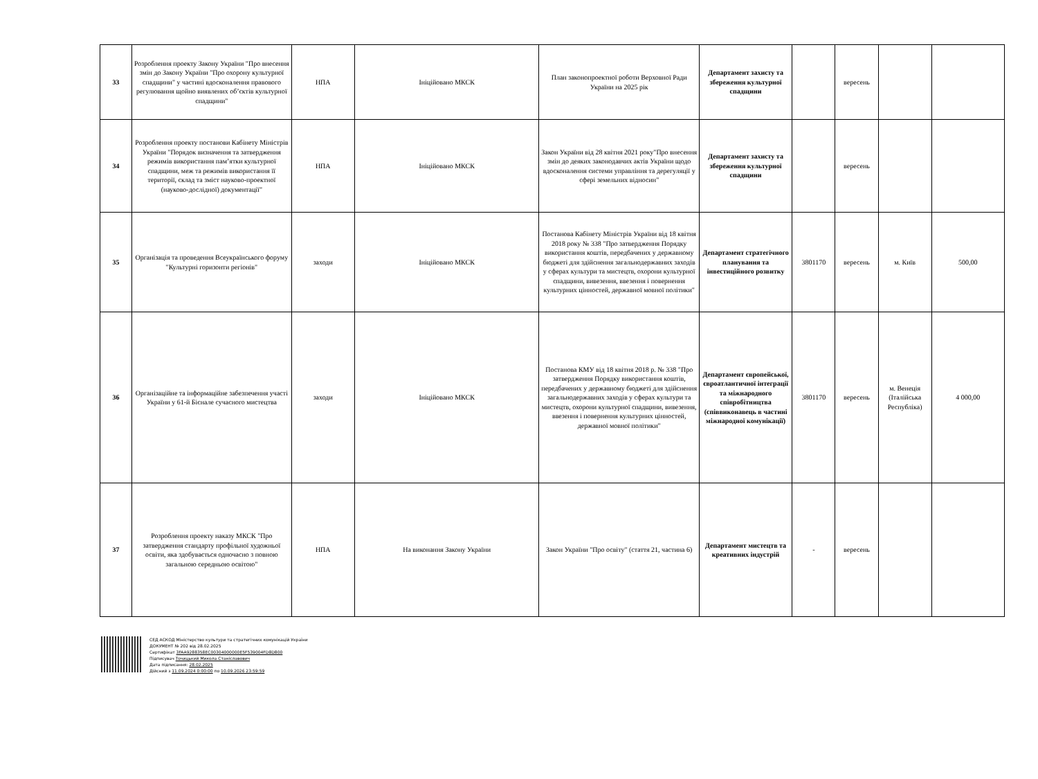| 33 | Розроблення проекту Закону України "Про внесення змін до Закону України "Про охорону культурної спадщини" у частині вдосконалення правового регулювання щойно виявлених об’єктів культурної спадщини" | НПА | Ініційовано МКСК | План законопроектної роботи Верховної Ради України на 2025 рік | Департамент захисту та збереження культурної спадщини | | вересень | | |
| 34 | Розроблення проекту постанови Кабінету Міністрів України "Порядок визначення та затвердження режимів використання пам’ятки культурної спадщини, меж та режимів використання її території, склад та зміст науково-проектної (науково-дослідної) документації" | НПА | Ініційовано МКСК | Закон України від 28 квітня 2021 року"Про внесення змін до деяких законодавчих актів України щодо вдосконалення системи управління та дерегуляції у сфері земельних відносин" | Департамент захисту та збереження культурної спадщини | | вересень | | |
| 35 | Організація та проведення Всеукраїнського форуму "Культурні горизонти регіонів" | заходи | Ініційовано МКСК | Постанова Кабінету Міністрів України від 18 квітня 2018 року № 338 "Про затвердження Порядку використання коштів, передбачених у державному бюджеті для здійснення загальнодержавних заходів у сферах культури та мистецтв, охорони культурної спадщини, вивезення, ввезення і повернення культурних цінностей, державної мовної політики" | Департамент стратегічного планування та інвестиційного розвитку | 3801170 | вересень | м. Київ | 500,00 |
| 36 | Організаційне та інформаційне забезпечення участі України у 61-й Бієнале сучасного мистецтва | заходи | Ініційовано МКСК | Постанова КМУ від 18 квітня 2018 р. № 338 "Про затвердження Порядку використання коштів, передбачених у державному бюджеті для здійснення загальнодержавних заходів у сферах культури та мистецтв, охорони культурної спадщини, вивезення, ввезення і повернення культурних цінностей, державної мовної політики" | Департамент європейської, євроатлантичної інтеграції та міжнародного співробітництва (співвиконавець в частині міжнародної комунікації) | 3801170 | вересень | м. Венеція (Італійська Республіка) | 4 000,00 |
| 37 | Розроблення проекту наказу МКСК "Про затвердження стандарту профільної художньої освіти, яка здобувається одночасно з повною загальною середньою освітою" | НПА | На виконання Закону України | Закон України "Про освіту" (стаття 21, частина 6) | Департамент мистецтв та креативних індустрій | - | вересень | | |
СЕД АСКОД Міністерство культури та стратегічних комунікацій України
ДОКУМЕНТ № 202 від 28.02.2025
Сертифікат 3FAA9288358EC00304000000E5F539004FD8D800
Підписувач Точицький Микола Станіславович
Дата підписання: 28.02.2025
Дійсний з 11.09.2024 0:00:00 по 10.09.2026 23:59:59